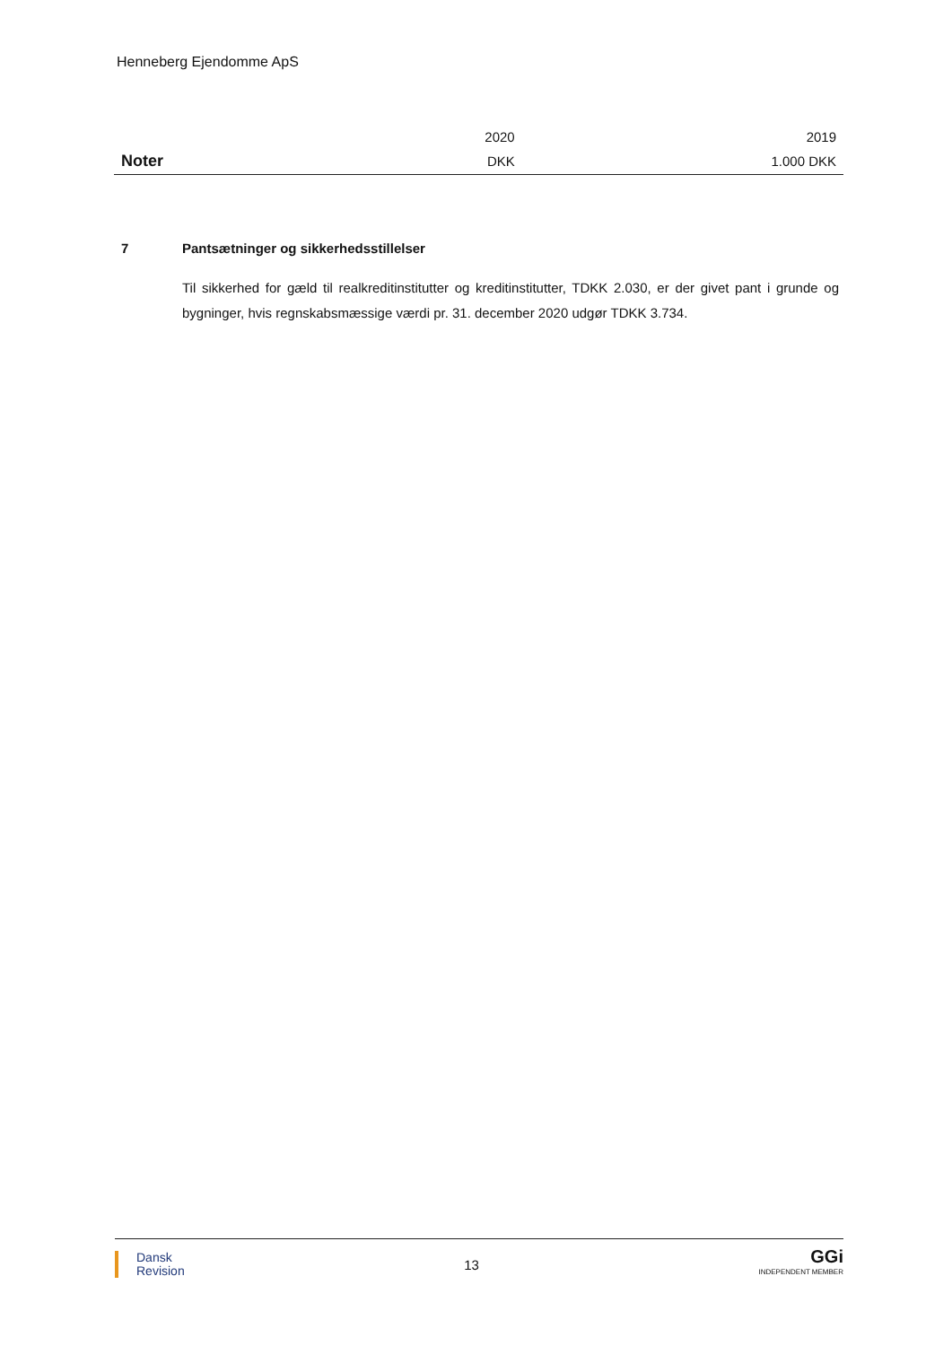Henneberg Ejendomme ApS
| | 2020 | 2019 |
| Noter | DKK | 1.000 DKK |
7 Pantsætninger og sikkerhedsstillelser
Til sikkerhed for gæld til realkreditinstitutter og kreditinstitutter, TDKK 2.030, er der givet pant i grunde og bygninger, hvis regnskabsmæssige værdi pr. 31. december 2020 udgør TDKK 3.734.
Dansk
Revision
13
GGi
INDEPENDENT MEMBER